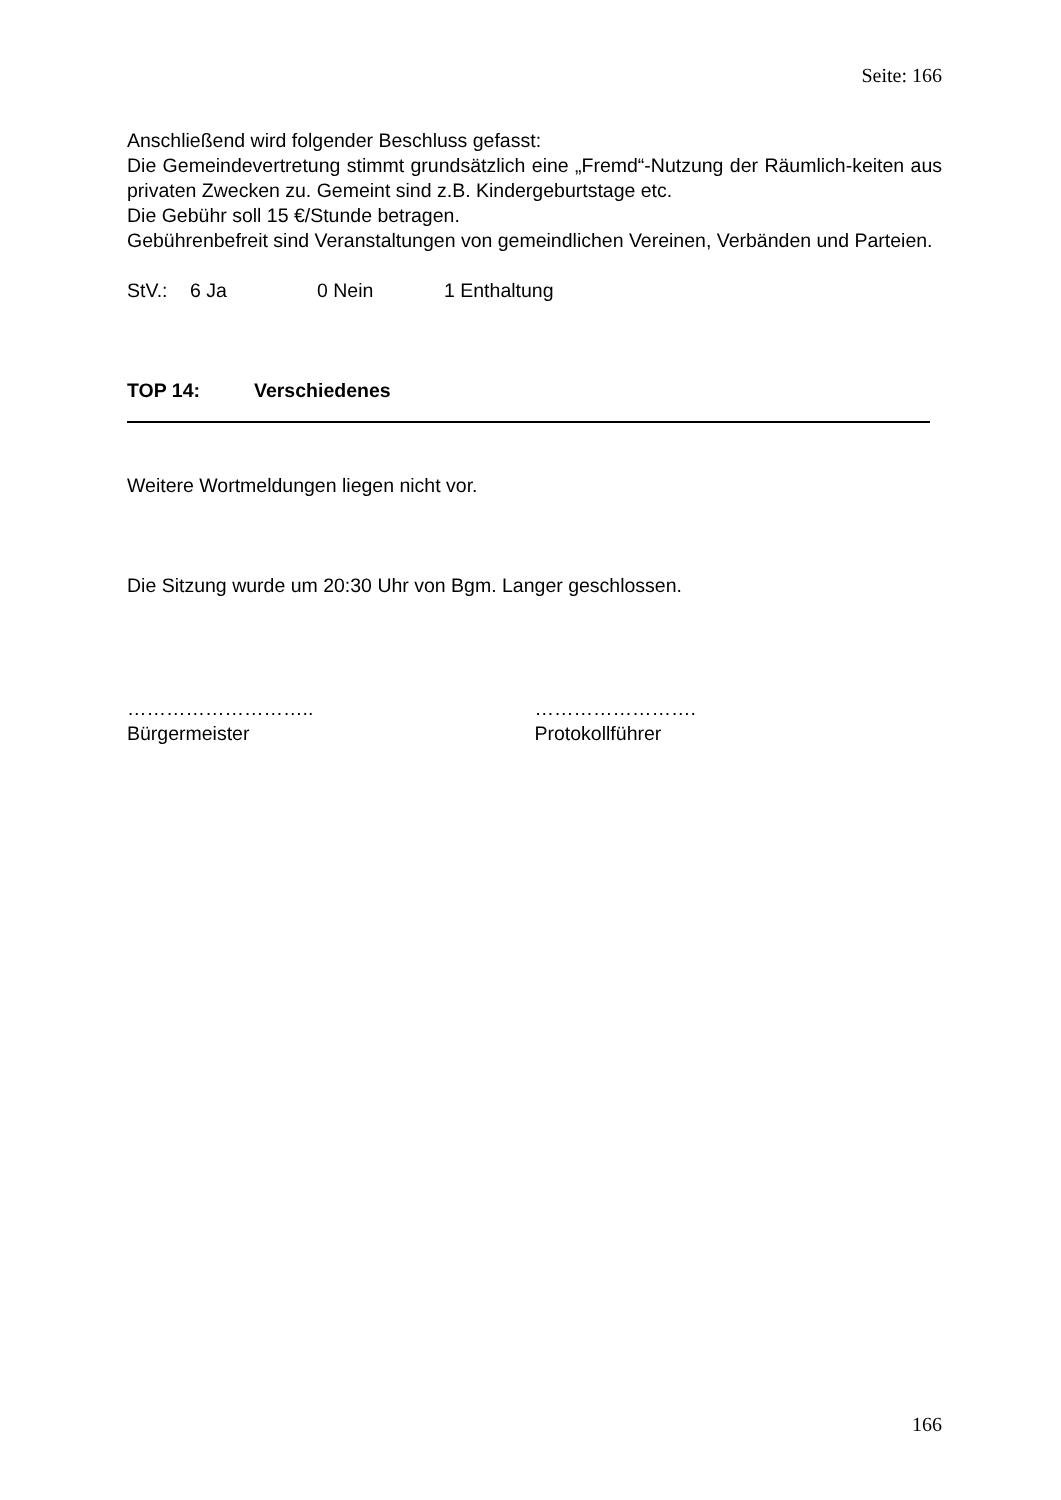Seite: 166
Anschließend wird folgender Beschluss gefasst:
Die Gemeindevertretung stimmt grundsätzlich eine „Fremd“-Nutzung der Räumlich-keiten aus privaten Zwecken zu. Gemeint sind z.B. Kindergeburtstage etc.
Die Gebühr soll 15 €/Stunde betragen.
Gebührenbefreit sind Veranstaltungen von gemeindlichen Vereinen, Verbänden und Parteien.
StV.: 6 Ja 0 Nein 1 Enthaltung
TOP 14: Verschiedenes
Weitere Wortmeldungen liegen nicht vor.
Die Sitzung wurde um 20:30 Uhr von Bgm. Langer geschlossen.
………………………..
Bürgermeister
…………………….
Protokollführer
166